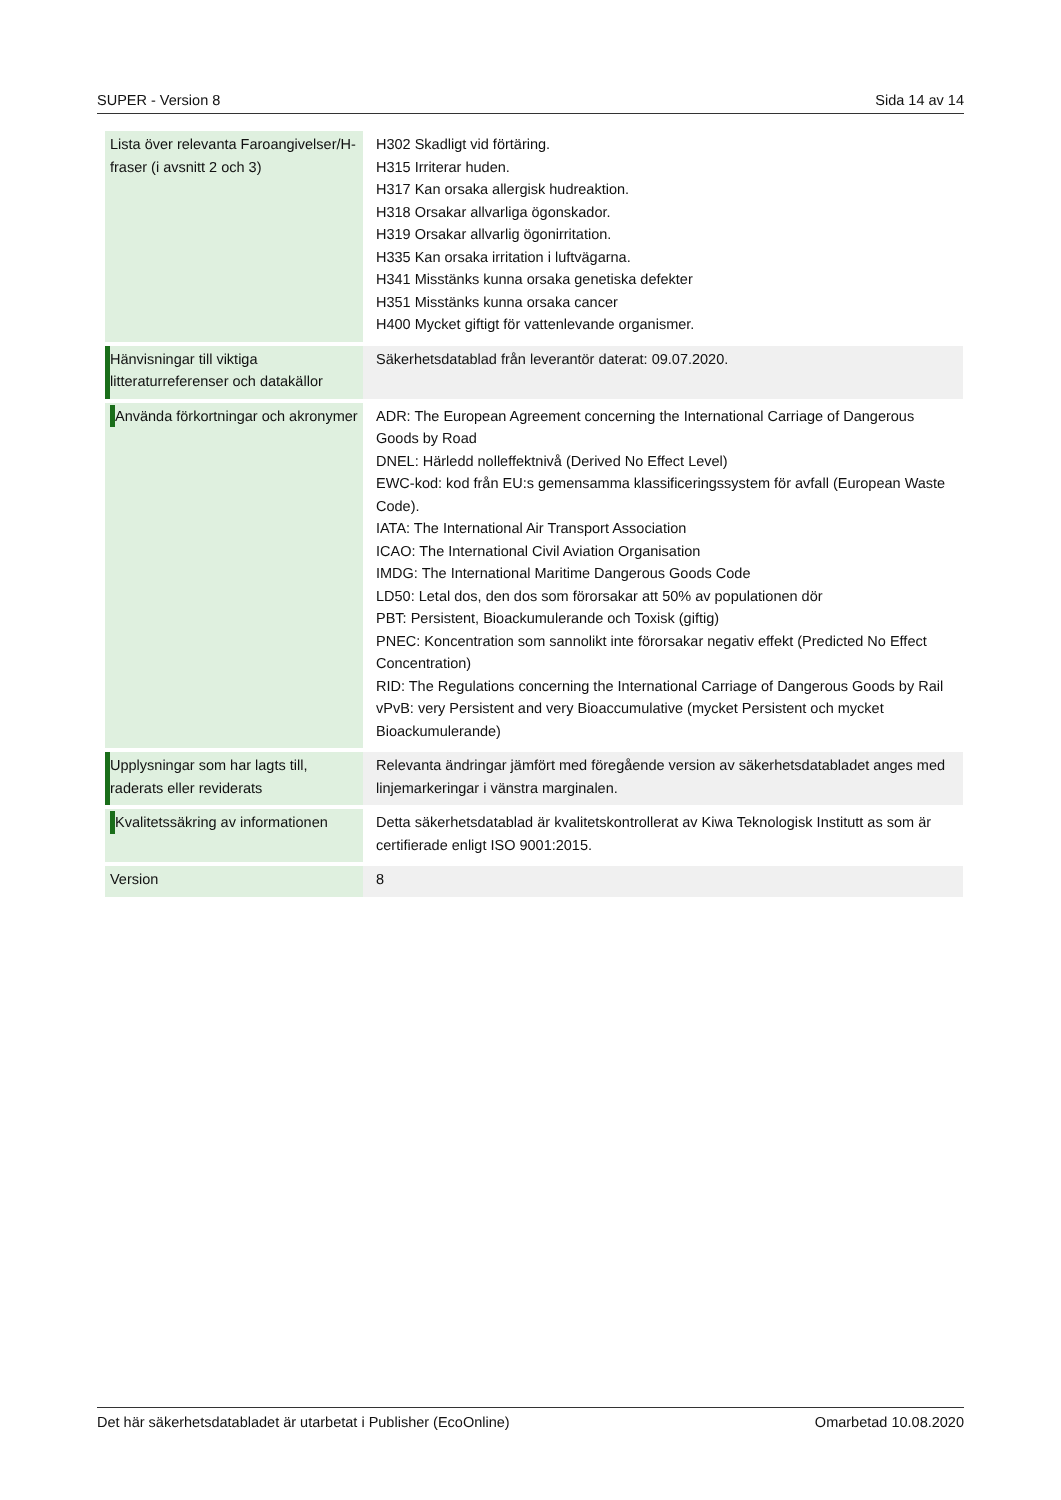SUPER - Version 8 Sida 14 av 14
| Lista över relevanta Faroangivelser/H-fraser (i avsnitt 2 och 3) | H302 Skadligt vid förtäring. H315 Irriterar huden. H317 Kan orsaka allergisk hudreaktion. H318 Orsakar allvarliga ögonskador. H319 Orsakar allvarlig ögonirritation. H335 Kan orsaka irritation i luftvägarna. H341 Misstänks kunna orsaka genetiska defekter H351 Misstänks kunna orsaka cancer H400 Mycket giftigt för vattenlevande organismer. |
| Hänvisningar till viktiga litteraturreferenser och datakällor | Säkerhetsdatablad från leverantör daterat: 09.07.2020. |
| Använda förkortningar och akronymer | ADR: The European Agreement concerning the International Carriage of Dangerous Goods by Road DNEL: Härledd nolleffektnivå (Derived No Effect Level) EWC-kod: kod från EU:s gemensamma klassificeringssystem för avfall (European Waste Code). IATA: The International Air Transport Association ICAO: The International Civil Aviation Organisation IMDG: The International Maritime Dangerous Goods Code LD50: Letal dos, den dos som förorsakar att 50% av populationen dör PBT: Persistent, Bioackumulerande och Toxisk (giftig) PNEC: Koncentration som sannolikt inte förorsakar negativ effekt (Predicted No Effect Concentration) RID: The Regulations concerning the International Carriage of Dangerous Goods by Rail vPvB: very Persistent and very Bioaccumulative (mycket Persistent och mycket Bioackumulerande) |
| Upplysningar som har lagts till, raderats eller reviderats | Relevanta ändringar jämfört med föregående version av säkerhetsdatabladet anges med linjemarkeringar i vänstra marginalen. |
| Kvalitetssäkring av informationen | Detta säkerhetsdatablad är kvalitetskontrollerat av Kiwa Teknologisk Institutt as som är certifierade enligt ISO 9001:2015. |
| Version | 8 |
Det här säkerhetsdatabladet är utarbetat i Publisher (EcoOnline) Omarbetad 10.08.2020